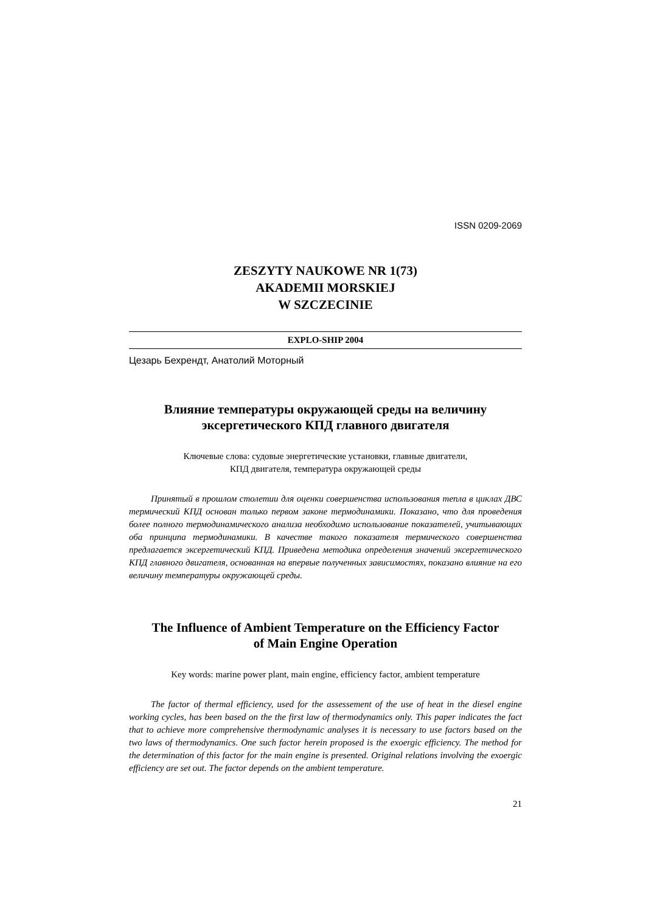ISSN 0209-2069
ZESZYTY NAUKOWE NR 1(73)
AKADEMII MORSKIEJ
W SZCZECINIE
EXPLO-SHIP 2004
Цезарь Бехрендт, Анатолий Моторный
Влияние температуры окружающей среды на величину
эксергетического КПД главного двигателя
Ключевые слова: судовые энергетические установки, главные двигатели,
КПД двигателя, температура окружающей среды
Принятый в прошлом столетии для оценки совершенства использования тепла в циклах ДВС термический КПД основан только первом законе термодинамики. Показано, что для проведения более полного термодинамического анализа необходимо использование показателей, учитывающих оба принципа термодинамики. В качестве такого показателя термического совершенства предлагается эксергетический КПД. Приведена методика определения значений эксергетического КПД главного двигателя, основанная на впервые полученных зависимостях, показано влияние на его величину температуры окружающей среды.
The Influence of Ambient Temperature on the Efficiency Factor
of Main Engine Operation
Key words: marine power plant, main engine, efficiency factor, ambient temperature
The factor of thermal efficiency, used for the assessement of the use of heat in the diesel engine working cycles, has been based on the the first law of thermodynamics only. This paper indicates the fact that to achieve more comprehensive thermodynamic analyses it is necessary to use factors based on the two laws of thermodynamics. One such factor herein proposed is the exoergic efficiency. The method for the determination of this factor for the main engine is presented. Original relations involving the exoergic efficiency are set out. The factor depends on the ambient temperature.
21